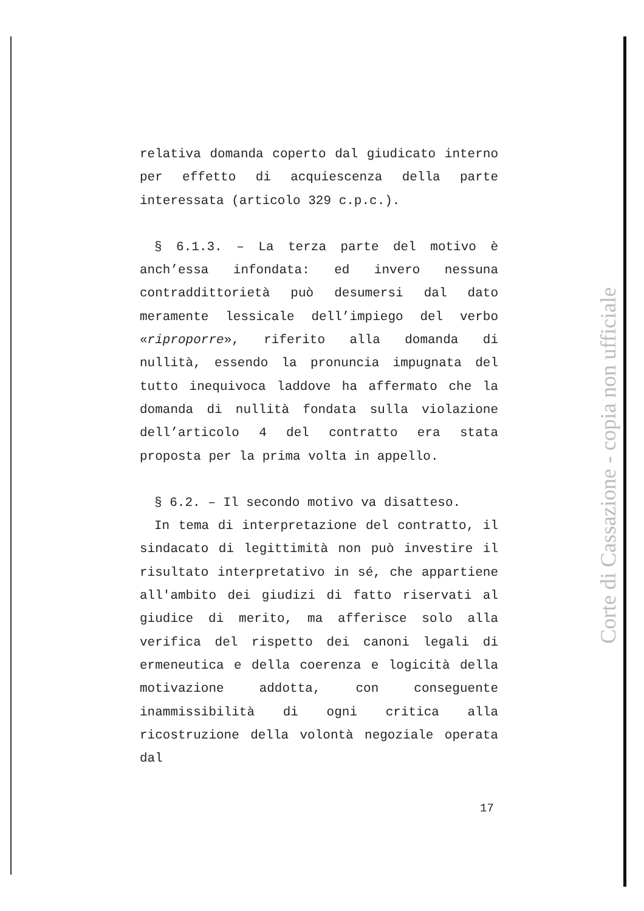relativa domanda coperto dal giudicato interno per effetto di acquiescenza della parte interessata (articolo 329 c.p.c.).
§ 6.1.3. – La terza parte del motivo è anch’essa infondata: ed invero nessuna contraddittorietà può desumersi dal dato meramente lessicale dell’impiego del verbo «riproporre», riferito alla domanda di nullità, essendo la pronuncia impugnata del tutto inequivoca laddove ha affermato che la domanda di nullità fondata sulla violazione dell’articolo 4 del contratto era stata proposta per la prima volta in appello.
§ 6.2. – Il secondo motivo va disatteso.
In tema di interpretazione del contratto, il sindacato di legittimità non può investire il risultato interpretativo in sé, che appartiene all'ambito dei giudizi di fatto riservati al giudice di merito, ma afferisce solo alla verifica del rispetto dei canoni legali di ermeneutica e della coerenza e logicità della motivazione addotta, con conseguente inammissibilità di ogni critica alla ricostruzione della volontà negoziale operata dal
17
Corte di Cassazione - copia non ufficiale